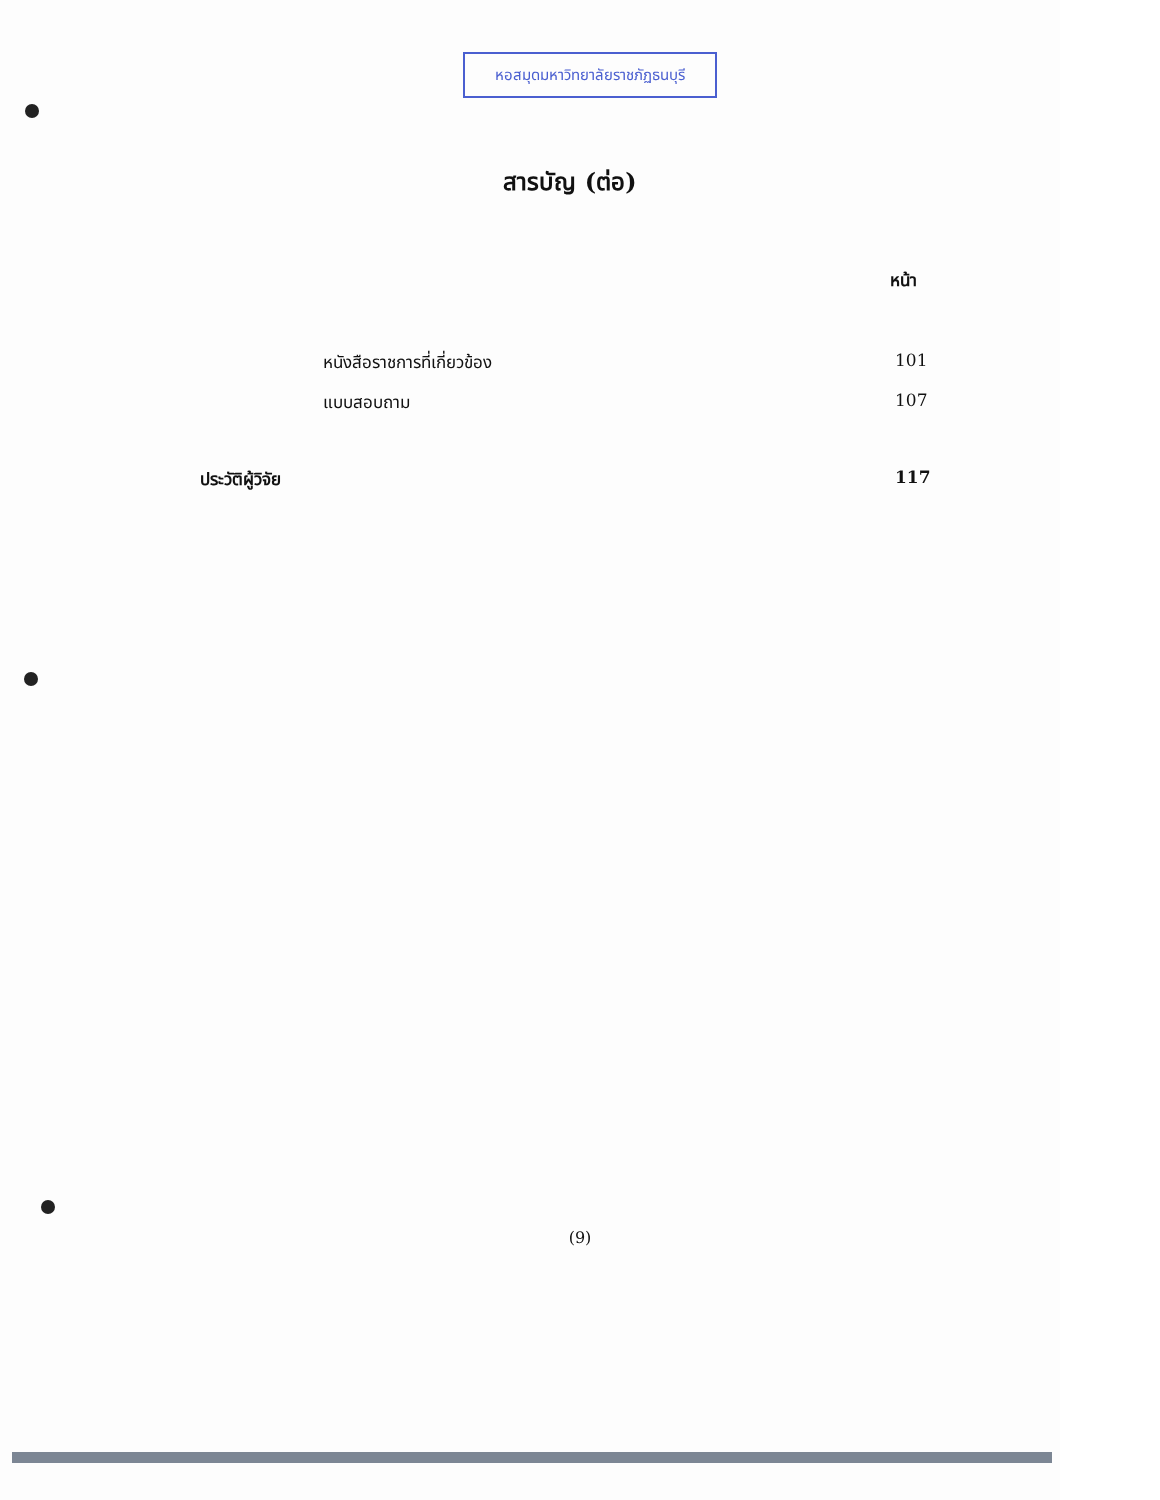หอสมุดมหาวิทยาลัยราชภัฏธนบุรี
สารบัญ (ต่อ)
หน้า
หนังสือราชการที่เกี่ยวข้อง 101
แบบสอบถาม 107
ประวัติผู้วิจัย 117
(9)